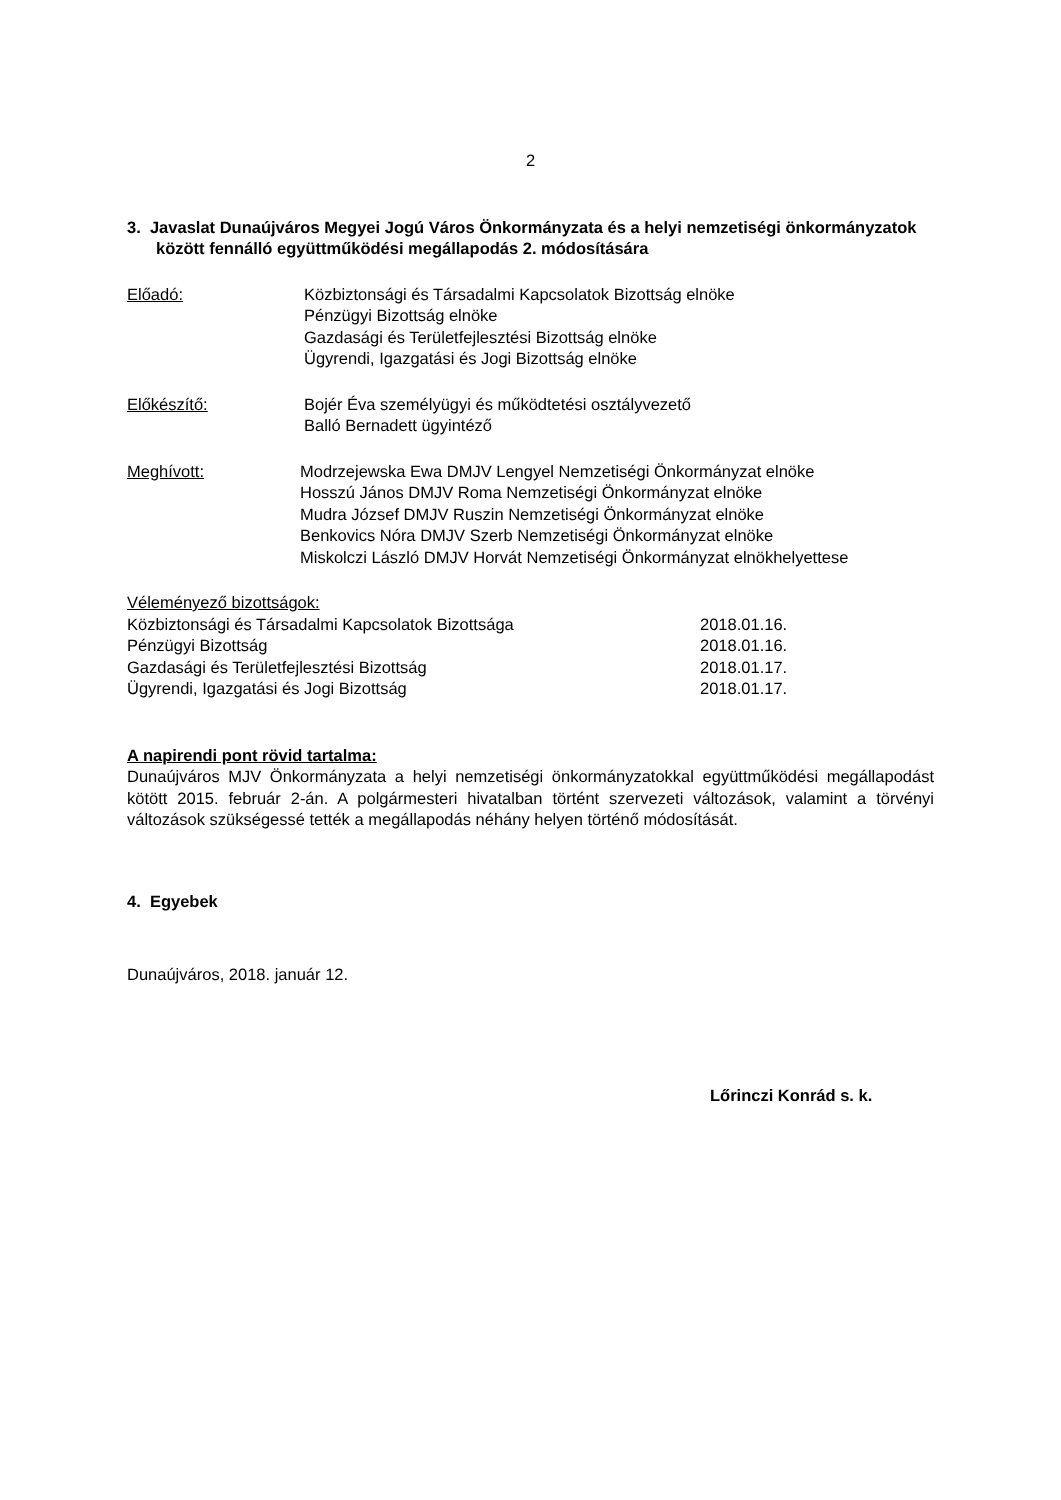2
3. Javaslat Dunaújváros Megyei Jogú Város Önkormányzata és a helyi nemzetiségi önkormányzatok között fennálló együttműködési megállapodás 2. módosítására
Előadó: Közbiztonsági és Társadalmi Kapcsolatok Bizottság elnöke
Pénzügyi Bizottság elnöke
Gazdasági és Területfejlesztési Bizottság elnöke
Ügyrendi, Igazgatási és Jogi Bizottság elnöke
Előkészítő: Bojér Éva személyügyi és működtetési osztályvezető
Balló Bernadett ügyintéző
Meghívott: Modrzejewska Ewa DMJV Lengyel Nemzetiségi Önkormányzat elnöke
Hosszú János DMJV Roma Nemzetiségi Önkormányzat elnöke
Mudra József DMJV Ruszin Nemzetiségi Önkormányzat elnöke
Benkovics Nóra DMJV Szerb Nemzetiségi Önkormányzat elnöke
Miskolczi László DMJV Horvát Nemzetiségi Önkormányzat elnökhelyettese
Véleményező bizottságok:
Közbiztonsági és Társadalmi Kapcsolatok Bizottsága 2018.01.16.
Pénzügyi Bizottság 2018.01.16.
Gazdasági és Területfejlesztési Bizottság 2018.01.17.
Ügyrendi, Igazgatási és Jogi Bizottság 2018.01.17.
A napirendi pont rövid tartalma:
Dunaújváros MJV Önkormányzata a helyi nemzetiségi önkormányzatokkal együttműködési megállapodást kötött 2015. február 2-án. A polgármesteri hivatalban történt szervezeti változások, valamint a törvényi változások szükségessé tették a megállapodás néhány helyen történő módosítását.
4. Egyebek
Dunaújváros, 2018. január 12.
Lőrinczi Konrád s. k.